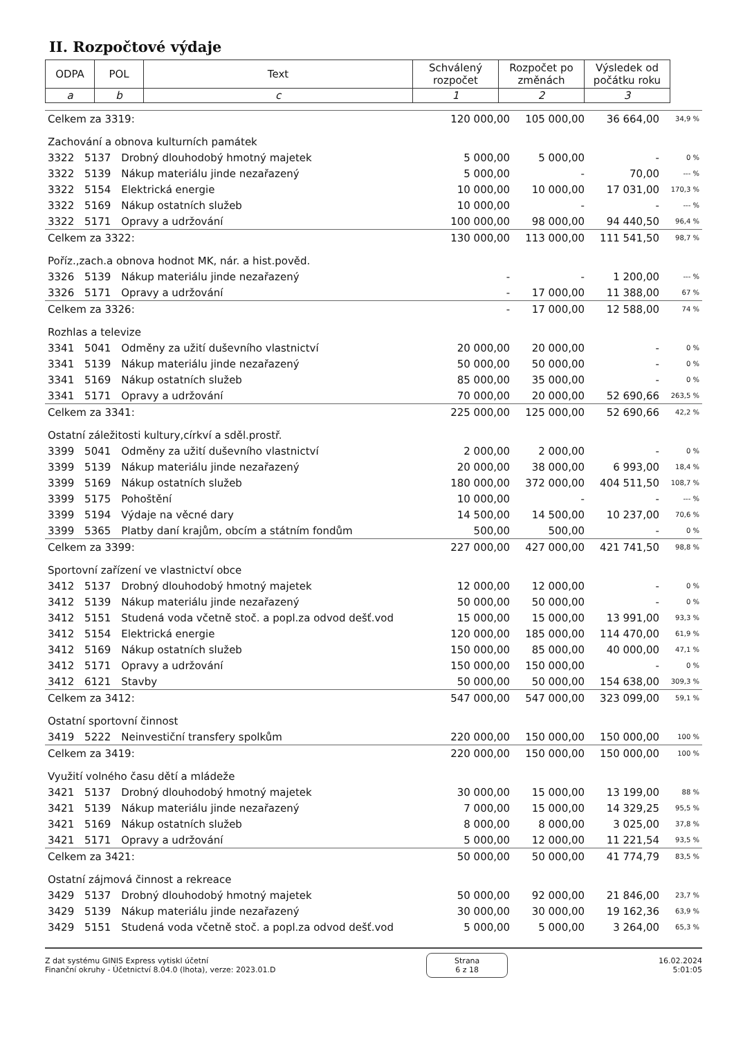II. Rozpočtové výdaje
| ODPA | POL | Text | Schválený rozpočet | Rozpočet po změnách | Výsledek od počátku roku |
| --- | --- | --- | --- | --- | --- |
| a | b | c | 1 | 2 | 3 |
| Celkem za 3319: | | | 120 000,00 | 105 000,00 | 36 664,00 | 34,9 % |
| Zachování a obnova kulturních památek | | | | | | |
| 3322 | 5137 | Drobný dlouhodobý hmotný majetek | 5 000,00 | 5 000,00 | - | 0 % |
| 3322 | 5139 | Nákup materiálu jinde nezařazený | 5 000,00 | - | 70,00 | --- % |
| 3322 | 5154 | Elektrická energie | 10 000,00 | 10 000,00 | 17 031,00 | 170,3 % |
| 3322 | 5169 | Nákup ostatních služeb | 10 000,00 | - | - | --- % |
| 3322 | 5171 | Opravy a udržování | 100 000,00 | 98 000,00 | 94 440,50 | 96,4 % |
| Celkem za 3322: | | | 130 000,00 | 113 000,00 | 111 541,50 | 98,7 % |
| Poříz.,zach.a obnova hodnot MK, nár. a hist.pověd. | | | | | | |
| 3326 | 5139 | Nákup materiálu jinde nezařazený | - | - | 1 200,00 | --- % |
| 3326 | 5171 | Opravy a udržování | - | 17 000,00 | 11 388,00 | 67 % |
| Celkem za 3326: | | | - | 17 000,00 | 12 588,00 | 74 % |
| Rozhlas a televize | | | | | | |
| 3341 | 5041 | Odměny za užití duševního vlastnictví | 20 000,00 | 20 000,00 | - | 0 % |
| 3341 | 5139 | Nákup materiálu jinde nezařazený | 50 000,00 | 50 000,00 | - | 0 % |
| 3341 | 5169 | Nákup ostatních služeb | 85 000,00 | 35 000,00 | - | 0 % |
| 3341 | 5171 | Opravy a udržování | 70 000,00 | 20 000,00 | 52 690,66 | 263,5 % |
| Celkem za 3341: | | | 225 000,00 | 125 000,00 | 52 690,66 | 42,2 % |
| Ostatní záležitosti kultury,církví a sděl.prostř. | | | | | | |
| 3399 | 5041 | Odměny za užití duševního vlastnictví | 2 000,00 | 2 000,00 | - | 0 % |
| 3399 | 5139 | Nákup materiálu jinde nezařazený | 20 000,00 | 38 000,00 | 6 993,00 | 18,4 % |
| 3399 | 5169 | Nákup ostatních služeb | 180 000,00 | 372 000,00 | 404 511,50 | 108,7 % |
| 3399 | 5175 | Pohoštění | 10 000,00 | - | - | --- % |
| 3399 | 5194 | Výdaje na věcné dary | 14 500,00 | 14 500,00 | 10 237,00 | 70,6 % |
| 3399 | 5365 | Platby daní krajům, obcím a státním fondům | 500,00 | 500,00 | - | 0 % |
| Celkem za 3399: | | | 227 000,00 | 427 000,00 | 421 741,50 | 98,8 % |
| Sportovní zařízení ve vlastnictví obce | | | | | | |
| 3412 | 5137 | Drobný dlouhodobý hmotný majetek | 12 000,00 | 12 000,00 | - | 0 % |
| 3412 | 5139 | Nákup materiálu jinde nezařazený | 50 000,00 | 50 000,00 | - | 0 % |
| 3412 | 5151 | Studená voda včetně stoč. a popl.za odvod dešť.vod | 15 000,00 | 15 000,00 | 13 991,00 | 93,3 % |
| 3412 | 5154 | Elektrická energie | 120 000,00 | 185 000,00 | 114 470,00 | 61,9 % |
| 3412 | 5169 | Nákup ostatních služeb | 150 000,00 | 85 000,00 | 40 000,00 | 47,1 % |
| 3412 | 5171 | Opravy a udržování | 150 000,00 | 150 000,00 | - | 0 % |
| 3412 | 6121 | Stavby | 50 000,00 | 50 000,00 | 154 638,00 | 309,3 % |
| Celkem za 3412: | | | 547 000,00 | 547 000,00 | 323 099,00 | 59,1 % |
| Ostatní sportovní činnost | | | | | | |
| 3419 | 5222 | Neinvestiční transfery spolkům | 220 000,00 | 150 000,00 | 150 000,00 | 100 % |
| Celkem za 3419: | | | 220 000,00 | 150 000,00 | 150 000,00 | 100 % |
| Využití volného času dětí a mládeže | | | | | | |
| 3421 | 5137 | Drobný dlouhodobý hmotný majetek | 30 000,00 | 15 000,00 | 13 199,00 | 88 % |
| 3421 | 5139 | Nákup materiálu jinde nezařazený | 7 000,00 | 15 000,00 | 14 329,25 | 95,5 % |
| 3421 | 5169 | Nákup ostatních služeb | 8 000,00 | 8 000,00 | 3 025,00 | 37,8 % |
| 3421 | 5171 | Opravy a udržování | 5 000,00 | 12 000,00 | 11 221,54 | 93,5 % |
| Celkem za 3421: | | | 50 000,00 | 50 000,00 | 41 774,79 | 83,5 % |
| Ostatní zájmová činnost a rekreace | | | | | | |
| 3429 | 5137 | Drobný dlouhodobý hmotný majetek | 50 000,00 | 92 000,00 | 21 846,00 | 23,7 % |
| 3429 | 5139 | Nákup materiálu jinde nezařazený | 30 000,00 | 30 000,00 | 19 162,36 | 63,9 % |
| 3429 | 5151 | Studená voda včetně stoč. a popl.za odvod dešť.vod | 5 000,00 | 5 000,00 | 3 264,00 | 65,3 % |
Z dat systému GINIS Express vytiskl účetní
Finanční okruhy - Účetnictví 8.04.0 (lhota), verze: 2023.01.D
Strana
6 z 18
16.02.2024
5:01:05